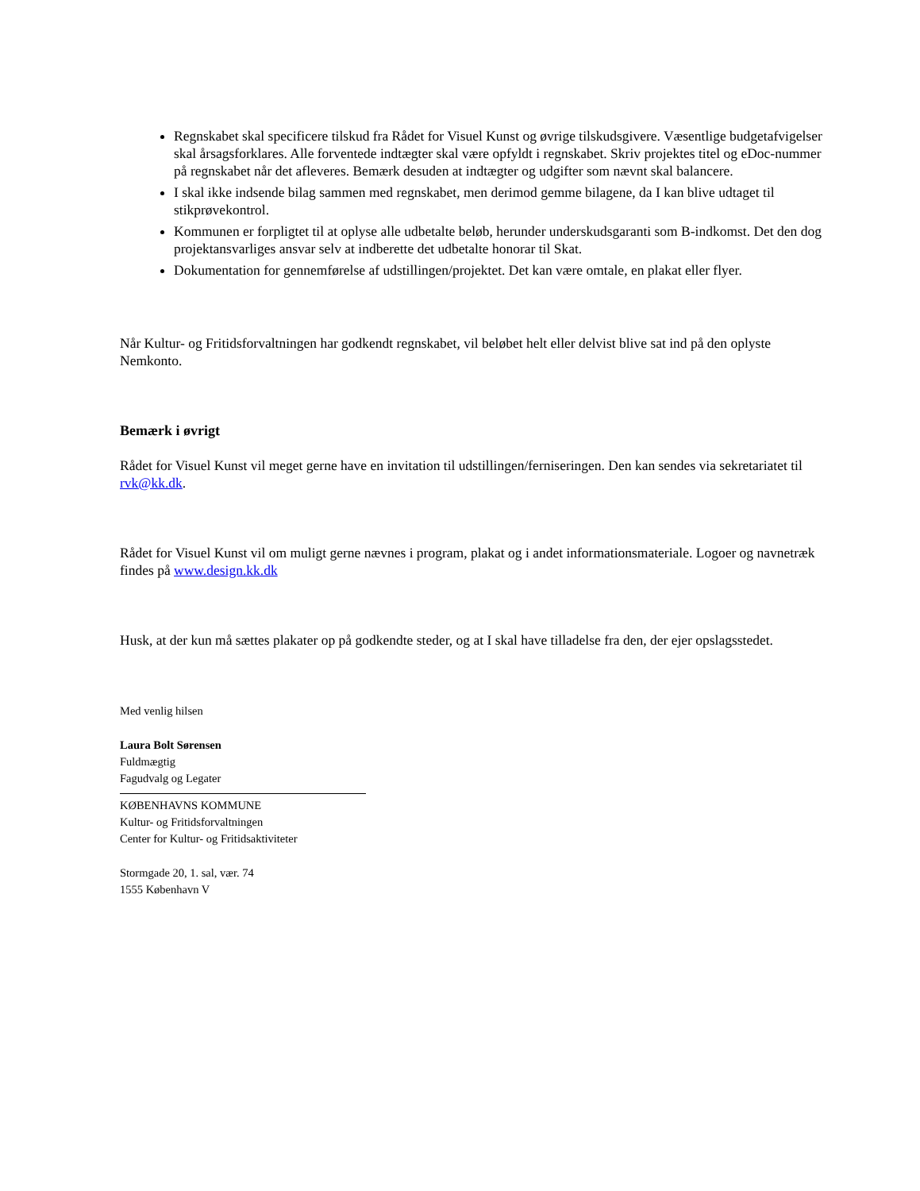Regnskabet skal specificere tilskud fra Rådet for Visuel Kunst og øvrige tilskudsgivere. Væsentlige budgetafvigelser skal årsagsforklares. Alle forventede indtægter skal være opfyldt i regnskabet. Skriv projektes titel og eDoc-nummer på regnskabet når det afleveres. Bemærk desuden at indtægter og udgifter som nævnt skal balancere.
I skal ikke indsende bilag sammen med regnskabet, men derimod gemme bilagene, da I kan blive udtaget til stikprøvekontrol.
Kommunen er forpligtet til at oplyse alle udbetalte beløb, herunder underskudsgaranti som B-indkomst. Det den dog projektansvarliges ansvar selv at indberette det udbetalte honorar til Skat.
Dokumentation for gennemførelse af udstillingen/projektet. Det kan være omtale, en plakat eller flyer.
Når Kultur- og Fritidsforvaltningen har godkendt regnskabet, vil beløbet helt eller delvist blive sat ind på den oplyste Nemkonto.
Bemærk i øvrigt
Rådet for Visuel Kunst vil meget gerne have en invitation til udstillingen/ferniseringen. Den kan sendes via sekretariatet til rvk@kk.dk.
Rådet for Visuel Kunst vil om muligt gerne nævnes i program, plakat og i andet informationsmateriale. Logoer og navnetræk findes på www.design.kk.dk
Husk, at der kun må sættes plakater op på godkendte steder, og at I skal have tilladelse fra den, der ejer opslagsstedet.
Med venlig hilsen
Laura Bolt Sørensen
Fuldmægtig
Fagudvalg og Legater
KØBENHAVNS KOMMUNE
Kultur- og Fritidsforvaltningen
Center for Kultur- og Fritidsaktiviteter
Stormgade 20, 1. sal, vær. 74
1555 København V